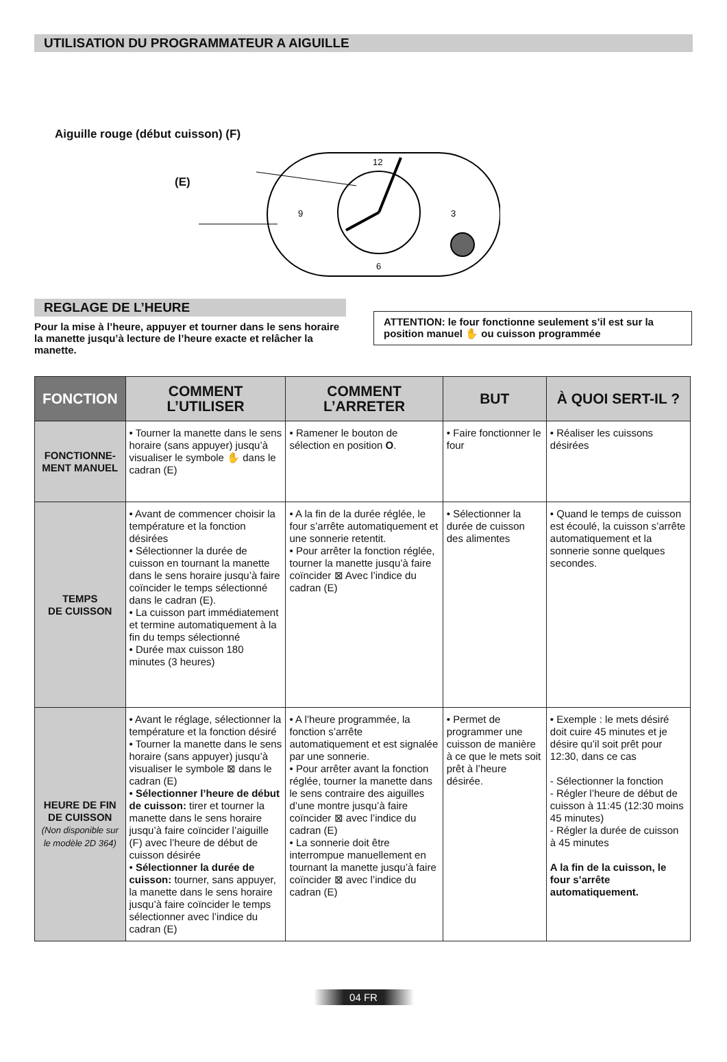UTILISATION DU PROGRAMMATEUR A AIGUILLE
Aiguille rouge (début cuisson) (F)
(E)
12
3
6
9
REGLAGE DE L’HEURE
Pour la mise à l’heure, appuyer et tourner dans le sens horaire la manette jusqu’à lecture de l’heure exacte et relâcher la manette.
ATTENTION: le four fonctionne seulement s’il est sur la position manuel ✋ ou cuisson programmée
| FONCTION | COMMENT L’UTILISER | COMMENT L’ARRETER | BUT | À QUOI SERT-IL ? |
| --- | --- | --- | --- | --- |
| FONCTIONNE- MENT MANUEL | • Tourner la manette dans le sens horaire (sans appuyer) jusqu’à visualiser le symbole ✋ dans le cadran (E) | • Ramener le bouton de sélection en position O . | • Faire fonctionner le four | • Réaliser les cuissons désirées |
| TEMPS DE CUISSON | • Avant de commencer choisir la température et la fonction désirées • Sélectionner la durée de cuisson en tournant la manette dans le sens horaire jusqu’à faire coïncider le temps sélectionné dans le cadran (E). • La cuisson part immédiatement et termine automatiquement à la fin du temps sélectionné • Durée max cuisson 180 minutes (3 heures) | • A la fin de la durée réglée, le four s’arrête automatiquement et une sonnerie retentit. • Pour arrêter la fonction réglée, tourner la manette jusqu’à faire coïncider ⊠ Avec l’indice du cadran (E) | • Sélectionner la durée de cuisson des alimentes | • Quand le temps de cuisson est écoulé, la cuisson s’arrête automatiquement et la sonnerie sonne quelques secondes. |
| HEURE DE FIN DE CUISSON (Non disponible sur le modèle 2D 364) | • Avant le réglage, sélectionner la température et la fonction désiré • Tourner la manette dans le sens horaire (sans appuyer) jusqu’à visualiser le symbole ⊠ dans le cadran (E) • Sélectionner l’heure de début de cuisson: tirer et tourner la manette dans le sens horaire jusqu’à faire coïncider l’aiguille (F) avec l’heure de début de cuisson désirée • Sélectionner la durée de cuisson: tourner, sans appuyer, la manette dans le sens horaire jusqu’à faire coïncider le temps sélectionner avec l’indice du cadran (E) | • A l’heure programmée, la fonction s’arrête automatiquement et est signalée par une sonnerie. • Pour arrêter avant la fonction réglée, tourner la manette dans le sens contraire des aiguilles d’une montre jusqu’à faire coïncider ⊠ avec l’indice du cadran (E) • La sonnerie doit être interrompue manuellement en tournant la manette jusqu’à faire coïncider ⊠ avec l’indice du cadran (E) | • Permet de programmer une cuisson de manière à ce que le mets soit prêt à l’heure désirée. | • Exemple : le mets désiré doit cuire 45 minutes et je désire qu’il soit prêt pour 12:30, dans ce cas - Sélectionner la fonction - Régler l’heure de début de cuisson à 11:45 (12:30 moins 45 minutes) - Régler la durée de cuisson à 45 minutes A la fin de la cuisson, le four s’arrête automatiquement. |
04 FR